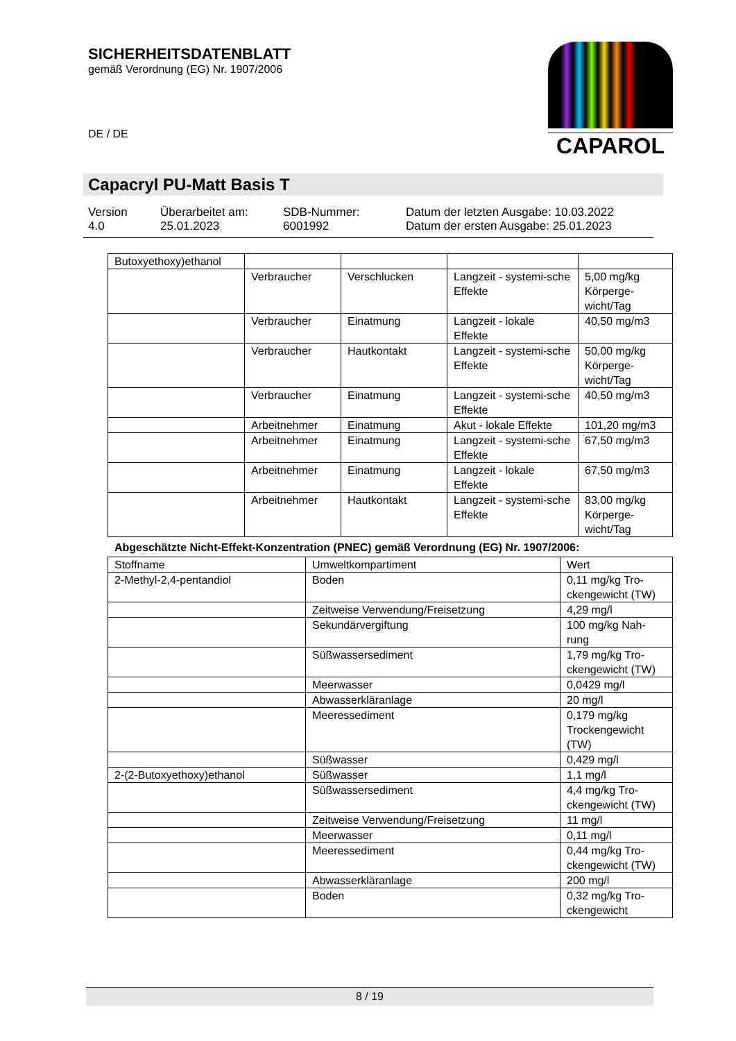SICHERHEITSDATENBLATT
gemäß Verordnung (EG) Nr. 1907/2006
DE / DE
CAPAROL
Capacryl PU-Matt Basis T
Version
4.0
Überarbeitet am:
25.01.2023
SDB-Nummer:
6001992
Datum der letzten Ausgabe: 10.03.2022
Datum der ersten Ausgabe: 25.01.2023
| Butoxyethoxy)ethanol | | | | |
| | Verbraucher | Verschlucken | Langzeit - systemi-sche Effekte | 5,00 mg/kg Körperge-wicht/Tag |
| | Verbraucher | Einatmung | Langzeit - lokale Effekte | 40,50 mg/m3 |
| | Verbraucher | Hautkontakt | Langzeit - systemi-sche Effekte | 50,00 mg/kg Körperge-wicht/Tag |
| | Verbraucher | Einatmung | Langzeit - systemi-sche Effekte | 40,50 mg/m3 |
| | Arbeitnehmer | Einatmung | Akut - lokale Effekte | 101,20 mg/m3 |
| | Arbeitnehmer | Einatmung | Langzeit - systemi-sche Effekte | 67,50 mg/m3 |
| | Arbeitnehmer | Einatmung | Langzeit - lokale Effekte | 67,50 mg/m3 |
| | Arbeitnehmer | Hautkontakt | Langzeit - systemi-sche Effekte | 83,00 mg/kg Körperge-wicht/Tag |
Abgeschätzte Nicht-Effekt-Konzentration (PNEC) gemäß Verordnung (EG) Nr. 1907/2006:
| Stoffname | Umweltkompartiment | Wert |
| --- | --- | --- |
| 2-Methyl-2,4-pentandiol | Boden | 0,11 mg/kg Tro-ckengewicht (TW) |
| | Zeitweise Verwendung/Freisetzung | 4,29 mg/l |
| | Sekundärvergiftung | 100 mg/kg Nah-rung |
| | Süßwassersediment | 1,79 mg/kg Tro-ckengewicht (TW) |
| | Meerwasser | 0,0429 mg/l |
| | Abwasserkläranlage | 20 mg/l |
| | Meeressediment | 0,179 mg/kg Trockengewicht (TW) |
| | Süßwasser | 0,429 mg/l |
| 2-(2-Butoxyethoxy)ethanol | Süßwasser | 1,1 mg/l |
| | Süßwassersediment | 4,4 mg/kg Tro-ckengewicht (TW) |
| | Zeitweise Verwendung/Freisetzung | 11 mg/l |
| | Meerwasser | 0,11 mg/l |
| | Meeressediment | 0,44 mg/kg Tro-ckengewicht (TW) |
| | Abwasserkläranlage | 200 mg/l |
| | Boden | 0,32 mg/kg Tro-ckengewicht |
8 / 19